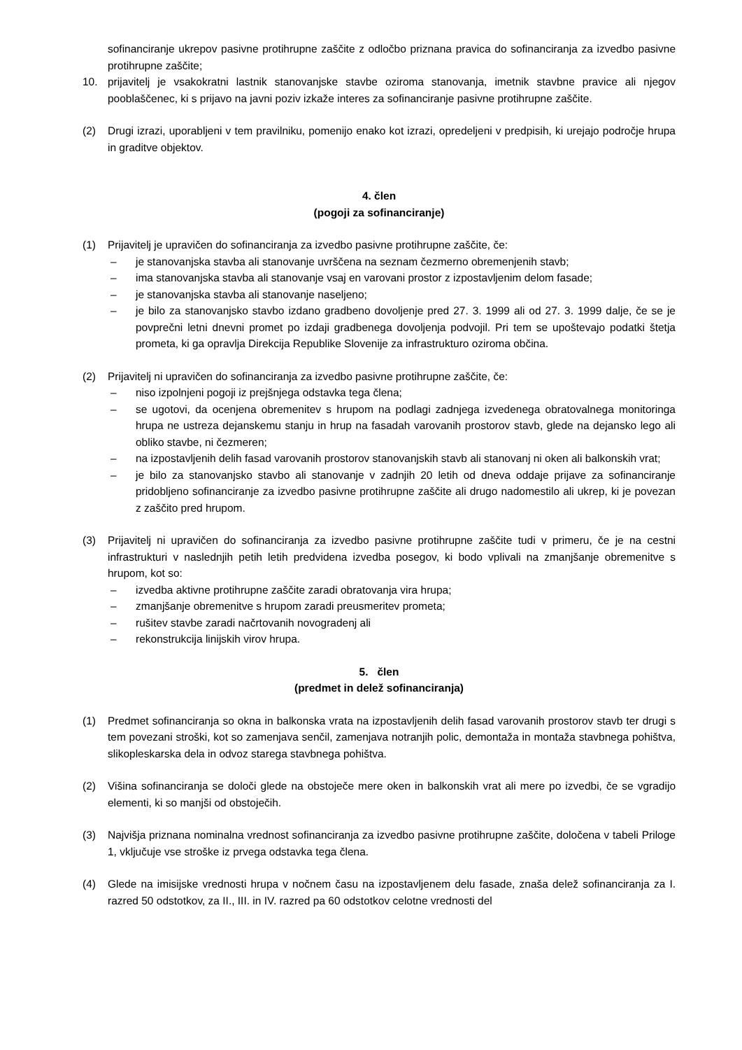sofinanciranje ukrepov pasivne protihrupne zaščite z odločbo priznana pravica do sofinanciranja za izvedbo pasivne protihrupne zaščite;
10. prijavitelj je vsakokratni lastnik stanovanjske stavbe oziroma stanovanja, imetnik stavbne pravice ali njegov pooblaščenec, ki s prijavo na javni poziv izkaže interes za sofinanciranje pasivne protihrupne zaščite.
(2) Drugi izrazi, uporabljeni v tem pravilniku, pomenijo enako kot izrazi, opredeljeni v predpisih, ki urejajo področje hrupa in graditve objektov.
4. člen
(pogoji za sofinanciranje)
(1) Prijavitelj je upravičen do sofinanciranja za izvedbo pasivne protihrupne zaščite, če:
– je stanovanjska stavba ali stanovanje uvrščena na seznam čezmerno obremenjenih stavb;
– ima stanovanjska stavba ali stanovanje vsaj en varovani prostor z izpostavljenim delom fasade;
– je stanovanjska stavba ali stanovanje naseljeno;
– je bilo za stanovanjsko stavbo izdano gradbeno dovoljenje pred 27. 3. 1999 ali od 27. 3. 1999 dalje, če se je povprečni letni dnevni promet po izdaji gradbenega dovoljenja podvojil. Pri tem se upoštevajo podatki štetja prometa, ki ga opravlja Direkcija Republike Slovenije za infrastrukturo oziroma občina.
(2) Prijavitelj ni upravičen do sofinanciranja za izvedbo pasivne protihrupne zaščite, če:
– niso izpolnjeni pogoji iz prejšnjega odstavka tega člena;
– se ugotovi, da ocenjena obremenitev s hrupom na podlagi zadnjega izvedenega obratovalnega monitoringa hrupa ne ustreza dejanskemu stanju in hrup na fasadah varovanih prostorov stavb, glede na dejansko lego ali obliko stavbe, ni čezmeren;
– na izpostavljenih delih fasad varovanih prostorov stanovanjskih stavb ali stanovanj ni oken ali balkonskih vrat;
– je bilo za stanovanjsko stavbo ali stanovanje v zadnjih 20 letih od dneva oddaje prijave za sofinanciranje pridobljeno sofinanciranje za izvedbo pasivne protihrupne zaščite ali drugo nadomestilo ali ukrep, ki je povezan z zaščito pred hrupom.
(3) Prijavitelj ni upravičen do sofinanciranja za izvedbo pasivne protihrupne zaščite tudi v primeru, če je na cestni infrastrukturi v naslednjih petih letih predvidena izvedba posegov, ki bodo vplivali na zmanjšanje obremenitve s hrupom, kot so:
– izvedba aktivne protihrupne zaščite zaradi obratovanja vira hrupa;
– zmanjšanje obremenitve s hrupom zaradi preusmeritev prometa;
– rušitev stavbe zaradi načrtovanih novogradenj ali
– rekonstrukcija linijskih virov hrupa.
5. člen
(predmet in delež sofinanciranja)
(1) Predmet sofinanciranja so okna in balkonska vrata na izpostavljenih delih fasad varovanih prostorov stavb ter drugi s tem povezani stroški, kot so zamenjava senčil, zamenjava notranjih polic, demontaža in montaža stavbnega pohištva, slikopleskarska dela in odvoz starega stavbnega pohištva.
(2) Višina sofinanciranja se določi glede na obstoječe mere oken in balkonskih vrat ali mere po izvedbi, če se vgradijo elementi, ki so manjši od obstoječih.
(3) Najvišja priznana nominalna vrednost sofinanciranja za izvedbo pasivne protihrupne zaščite, določena v tabeli Priloge 1, vključuje vse stroške iz prvega odstavka tega člena.
(4) Glede na imisijske vrednosti hrupa v nočnem času na izpostavljenem delu fasade, znaša delež sofinanciranja za I. razred 50 odstotkov, za II., III. in IV. razred pa 60 odstotkov celotne vrednosti del